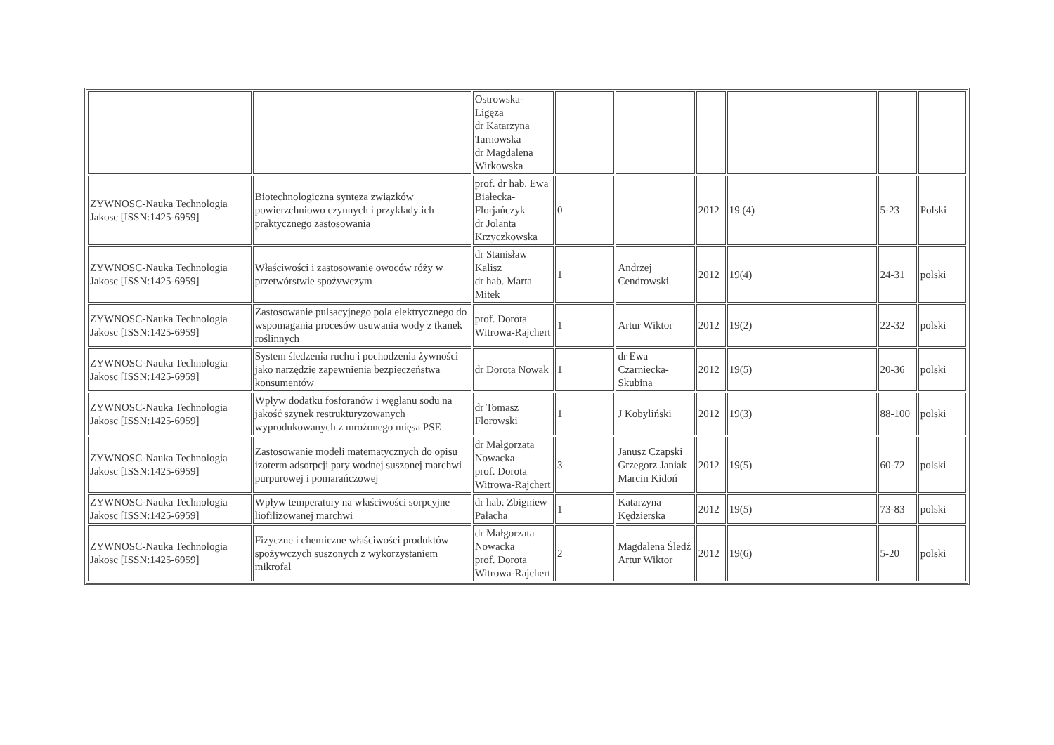| | | Ostrowska- Ligęza dr Katarzyna Tarnowska dr Magdalena Wirkowska | | | | | | |
| ZYWNOSC-Nauka Technologia Jakosc [ISSN:1425-6959] | Biotechnologiczna synteza związków powierzchniowo czynnych i przykłady ich praktycznego zastosowania | prof. dr hab. Ewa Białecka-Florjańczyk dr Jolanta Krzyczkowska | 0 | | 2012 | 19 (4) | 5-23 | Polski |
| ZYWNOSC-Nauka Technologia Jakosc [ISSN:1425-6959] | Właściwości i zastosowanie owoców róży w przetwórstwie spożywczym | dr Stanisław Kalisz dr hab. Marta Mitek | 1 | Andrzej Cendrowski | 2012 | 19(4) | 24-31 | polski |
| ZYWNOSC-Nauka Technologia Jakosc [ISSN:1425-6959] | Zastosowanie pulsacyjnego pola elektrycznego do wspomagania procesów usuwania wody z tkanek roślinnych | prof. Dorota Witrowa-Rajchert | 1 | Artur Wiktor | 2012 | 19(2) | 22-32 | polski |
| ZYWNOSC-Nauka Technologia Jakosc [ISSN:1425-6959] | System śledzenia ruchu i pochodzenia żywności jako narzędzie zapewnienia bezpieczeństwa konsumentów | dr Dorota Nowak | 1 | dr Ewa Czarniecka-Skubina | 2012 | 19(5) | 20-36 | polski |
| ZYWNOSC-Nauka Technologia Jakosc [ISSN:1425-6959] | Wpływ dodatku fosforanów i węglanu sodu na jakość szynek restrukturyzowanych wyprodukowanych z mrożonego mięsa PSE | dr Tomasz Florowski | 1 | J Kobyliński | 2012 | 19(3) | 88-100 | polski |
| ZYWNOSC-Nauka Technologia Jakosc [ISSN:1425-6959] | Zastosowanie modeli matematycznych do opisu izoterm adsorpcji pary wodnej suszonej marchwi purpurowej i pomarańczowej | dr Małgorzata Nowacka prof. Dorota Witrowa-Rajchert | 3 | Janusz Czapski Grzegorz Janiak Marcin Kidoń | 2012 | 19(5) | 60-72 | polski |
| ZYWNOSC-Nauka Technologia Jakosc [ISSN:1425-6959] | Wpływ temperatury na właściwości sorpcyjne liofilizowanej marchwi | dr hab. Zbigniew Pałacha | 1 | Katarzyna Kędzierska | 2012 | 19(5) | 73-83 | polski |
| ZYWNOSC-Nauka Technologia Jakosc [ISSN:1425-6959] | Fizyczne i chemiczne właściwości produktów spożywczych suszonych z wykorzystaniem mikrofal | dr Małgorzata Nowacka prof. Dorota Witrowa-Rajchert | 2 | Magdalena Śledź Artur Wiktor | 2012 | 19(6) | 5-20 | polski |